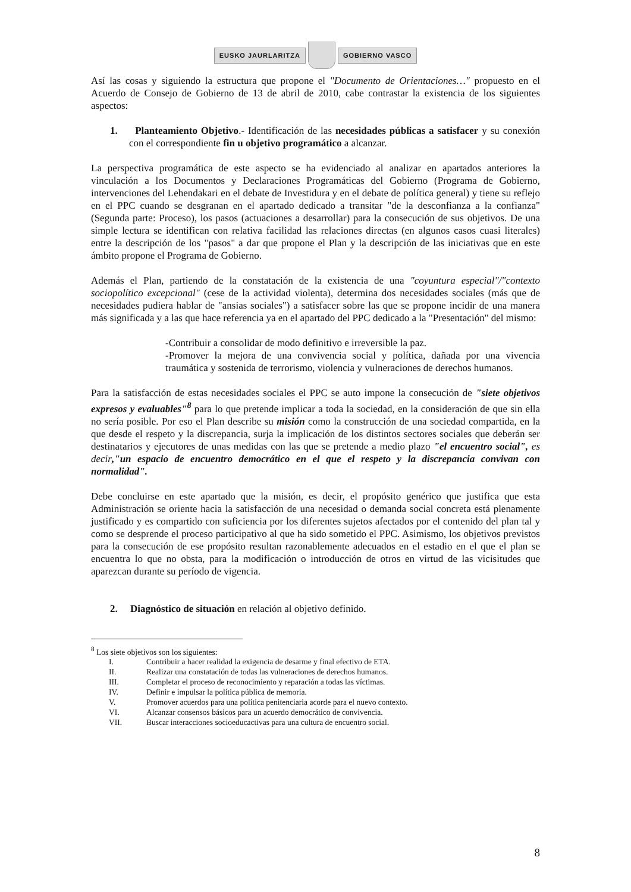EUSKO JAURLARITZA GOBIERNO VASCO
Así las cosas y siguiendo la estructura que propone el "Documento de Orientaciones…" propuesto en el Acuerdo de Consejo de Gobierno de 13 de abril de 2010, cabe contrastar la existencia de los siguientes aspectos:
1. Planteamiento Objetivo.- Identificación de las necesidades públicas a satisfacer y su conexión con el correspondiente fin u objetivo programático a alcanzar.
La perspectiva programática de este aspecto se ha evidenciado al analizar en apartados anteriores la vinculación a los Documentos y Declaraciones Programáticas del Gobierno (Programa de Gobierno, intervenciones del Lehendakari en el debate de Investidura y en el debate de política general) y tiene su reflejo en el PPC cuando se desgranan en el apartado dedicado a transitar "de la desconfianza a la confianza" (Segunda parte: Proceso), los pasos (actuaciones a desarrollar) para la consecución de sus objetivos. De una simple lectura se identifican con relativa facilidad las relaciones directas (en algunos casos cuasi literales) entre la descripción de los "pasos" a dar que propone el Plan y la descripción de las iniciativas que en este ámbito propone el Programa de Gobierno.
Además el Plan, partiendo de la constatación de la existencia de una "coyuntura especial"/"contexto sociopolítico excepcional" (cese de la actividad violenta), determina dos necesidades sociales (más que de necesidades pudiera hablar de "ansias sociales") a satisfacer sobre las que se propone incidir de una manera más significada y a las que hace referencia ya en el apartado del PPC dedicado a la "Presentación" del mismo:
-Contribuir a consolidar de modo definitivo e irreversible la paz.
-Promover la mejora de una convivencia social y política, dañada por una vivencia traumática y sostenida de terrorismo, violencia y vulneraciones de derechos humanos.
Para la satisfacción de estas necesidades sociales el PPC se auto impone la consecución de "siete objetivos expresos y evaluables"<sup>8</sup> para lo que pretende implicar a toda la sociedad, en la consideración de que sin ella no sería posible. Por eso el Plan describe su misión como la construcción de una sociedad compartida, en la que desde el respeto y la discrepancia, surja la implicación de los distintos sectores sociales que deberán ser destinatarios y ejecutores de unas medidas con las que se pretende a medio plazo "el encuentro social", es decir,"un espacio de encuentro democrático en el que el respeto y la discrepancia convivan con normalidad".
Debe concluirse en este apartado que la misión, es decir, el propósito genérico que justifica que esta Administración se oriente hacia la satisfacción de una necesidad o demanda social concreta está plenamente justificado y es compartido con suficiencia por los diferentes sujetos afectados por el contenido del plan tal y como se desprende el proceso participativo al que ha sido sometido el PPC. Asimismo, los objetivos previstos para la consecución de ese propósito resultan razonablemente adecuados en el estadio en el que el plan se encuentra lo que no obsta, para la modificación o introducción de otros en virtud de las vicisitudes que aparezcan durante su período de vigencia.
2. Diagnóstico de situación en relación al objetivo definido.
<sup>8</sup> Los siete objetivos son los siguientes:
I. Contribuir a hacer realidad la exigencia de desarme y final efectivo de ETA.
II. Realizar una constatación de todas las vulneraciones de derechos humanos.
III. Completar el proceso de reconocimiento y reparación a todas las víctimas.
IV. Definir e impulsar la política pública de memoria.
V. Promover acuerdos para una política penitenciaria acorde para el nuevo contexto.
VI. Alcanzar consensos básicos para un acuerdo democrático de convivencia.
VII. Buscar interacciones socioeducactivas para una cultura de encuentro social.
8